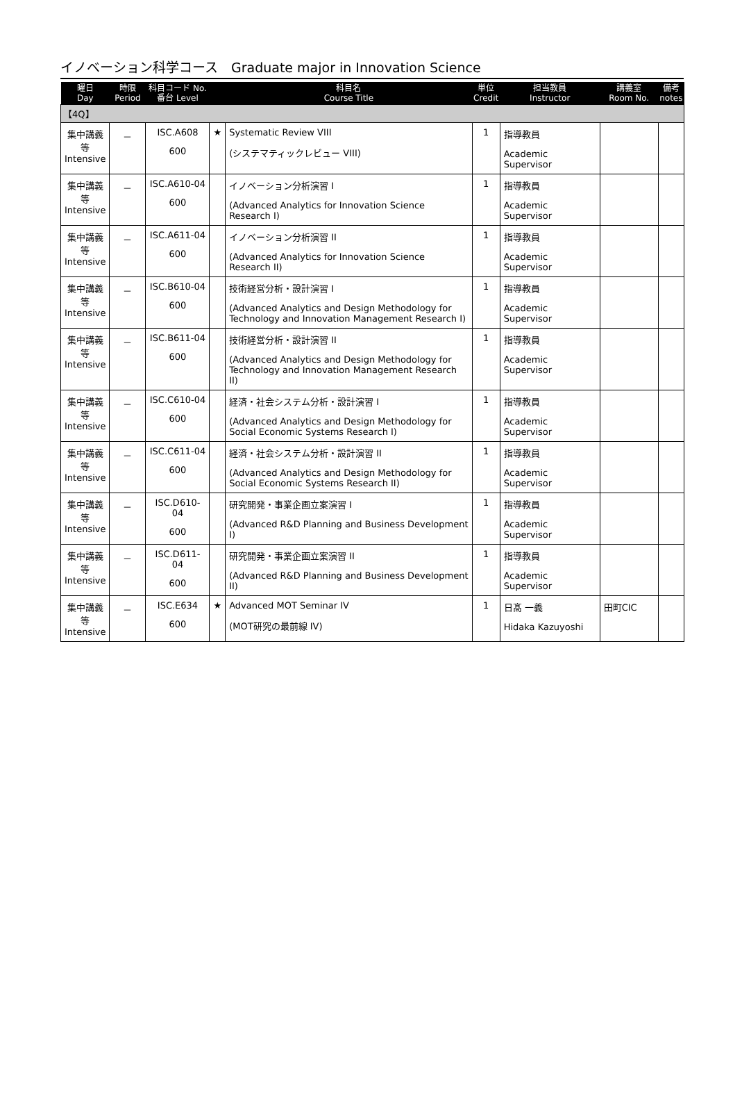イノベーション科学コース　Graduate major in Innovation Science
| 曜日 Day | 時限 Period | 科目コード No. 番台 Level | | 科目名 Course Title | 単位 Credit | 担当教員 Instructor | 講義室 Room No. | 備考 notes |
| --- | --- | --- | --- | --- | --- | --- | --- | --- |
| 【4Q】 | | | | | | | | |
| 集中講義等 Intensive | － | ISC.A608 600 | ★ | Systematic Review VIII (システマティックレビュー VIII) | 1 | 指導教員 Academic Supervisor | | |
| 集中講義等 Intensive | － | ISC.A610-04 600 | | イノベーション分析演習 I (Advanced Analytics for Innovation Science Research I) | 1 | 指導教員 Academic Supervisor | | |
| 集中講義等 Intensive | － | ISC.A611-04 600 | | イノベーション分析演習 II (Advanced Analytics for Innovation Science Research II) | 1 | 指導教員 Academic Supervisor | | |
| 集中講義等 Intensive | － | ISC.B610-04 600 | | 技術経営分析・設計演習 I (Advanced Analytics and Design Methodology for Technology and Innovation Management Research I) | 1 | 指導教員 Academic Supervisor | | |
| 集中講義等 Intensive | － | ISC.B611-04 600 | | 技術経営分析・設計演習 II (Advanced Analytics and Design Methodology for Technology and Innovation Management Research II) | 1 | 指導教員 Academic Supervisor | | |
| 集中講義等 Intensive | － | ISC.C610-04 600 | | 経済・社会システム分析・設計演習 I (Advanced Analytics and Design Methodology for Social Economic Systems Research I) | 1 | 指導教員 Academic Supervisor | | |
| 集中講義等 Intensive | － | ISC.C611-04 600 | | 経済・社会システム分析・設計演習 II (Advanced Analytics and Design Methodology for Social Economic Systems Research II) | 1 | 指導教員 Academic Supervisor | | |
| 集中講義等 Intensive | － | ISC.D610-04 600 | | 研究開発・事業企画立案演習 I (Advanced R&D Planning and Business Development I) | 1 | 指導教員 Academic Supervisor | | |
| 集中講義等 Intensive | － | ISC.D611-04 600 | | 研究開発・事業企画立案演習 II (Advanced R&D Planning and Business Development II) | 1 | 指導教員 Academic Supervisor | | |
| 集中講義等 Intensive | － | ISC.E634 600 | ★ | Advanced MOT Seminar IV (MOT研究の最前線 IV) | 1 | 日髙 一義 Hidaka Kazuyoshi | 田町CIC | |